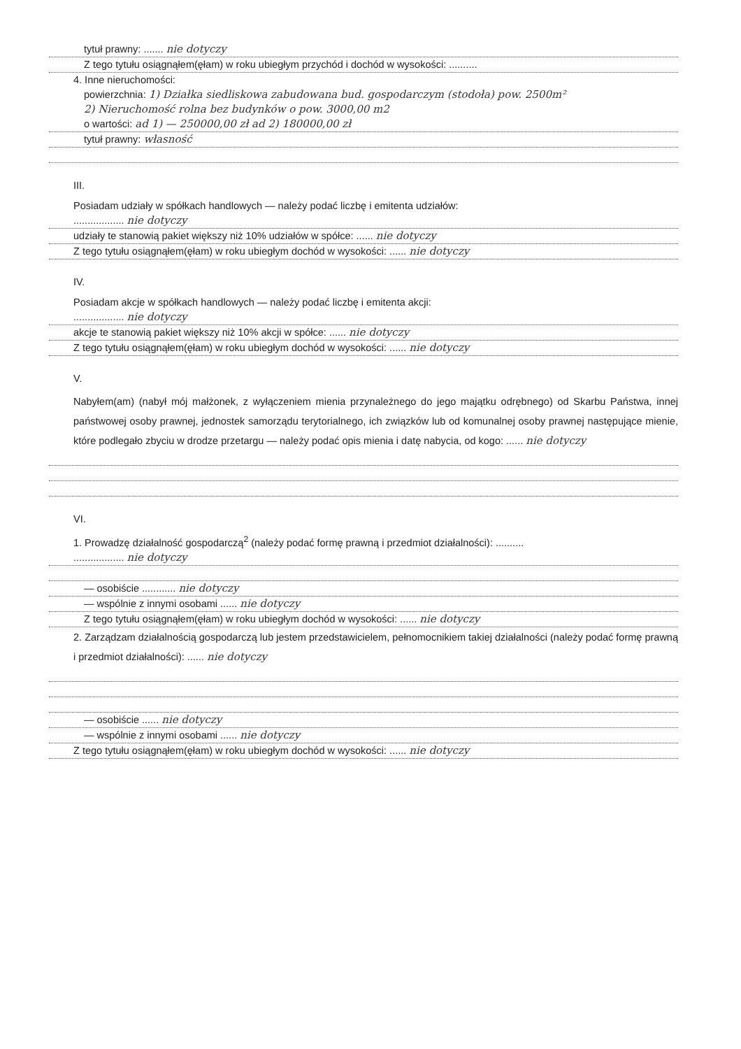tytuł prawny: ....... nie dotyczy
Z tego tytułu osiągnąłem(ęłam) w roku ubiegłym przychód i dochód w wysokości: ..........
4. Inne nieruchomości:
powierzchnia: 1) Działka siedliskowa zabudowana bud. gospodarczym (stodoła) pow. 2500m²
2) Nieruchomość rolna bez budynków o pow. 3000,00 m2
o wartości: ad 1) — 250000,00 zł ad 2) 180000,00 zł
tytuł prawny: własność
III.
Posiadam udziały w spółkach handlowych — należy podać liczbę i emitenta udziałów:
.................. nie dotyczy
udziały te stanowią pakiet większy niż 10% udziałów w spółce: ...... nie dotyczy
Z tego tytułu osiągnąłem(ęłam) w roku ubiegłym dochód w wysokości: ...... nie dotyczy
IV.
Posiadam akcje w spółkach handlowych — należy podać liczbę i emitenta akcji:
.................. nie dotyczy
akcje te stanowią pakiet większy niż 10% akcji w spółce: ...... nie dotyczy
Z tego tytułu osiągnąłem(ęłam) w roku ubiegłym dochód w wysokości: ...... nie dotyczy
V.
Nabyłem(am) (nabył mój małżonek, z wyłączeniem mienia przynależnego do jego majątku odrębnego) od Skarbu Państwa, innej państwowej osoby prawnej, jednostek samorządu terytorialnego, ich związków lub od komunalnej osoby prawnej następujące mienie, które podlegało zbyciu w drodze przetargu — należy podać opis mienia i datę nabycia, od kogo: ...... nie dotyczy
VI.
1. Prowadzę działalność gospodarczą<sup>2</sup> (należy podać formę prawną i przedmiot działalności): ..........
.................. nie dotyczy
— osobiście ............ nie dotyczy
— wspólnie z innymi osobami ...... nie dotyczy
Z tego tytułu osiągnąłem(ęłam) w roku ubiegłym dochód w wysokości: ...... nie dotyczy
2. Zarządzam działalnością gospodarczą lub jestem przedstawicielem, pełnomocnikiem takiej działalności (należy podać formę prawną i przedmiot działalności): ...... nie dotyczy
— osobiście ...... nie dotyczy
— wspólnie z innymi osobami ...... nie dotyczy
Z tego tytułu osiągnąłem(ęłam) w roku ubiegłym dochód w wysokości: ...... nie dotyczy